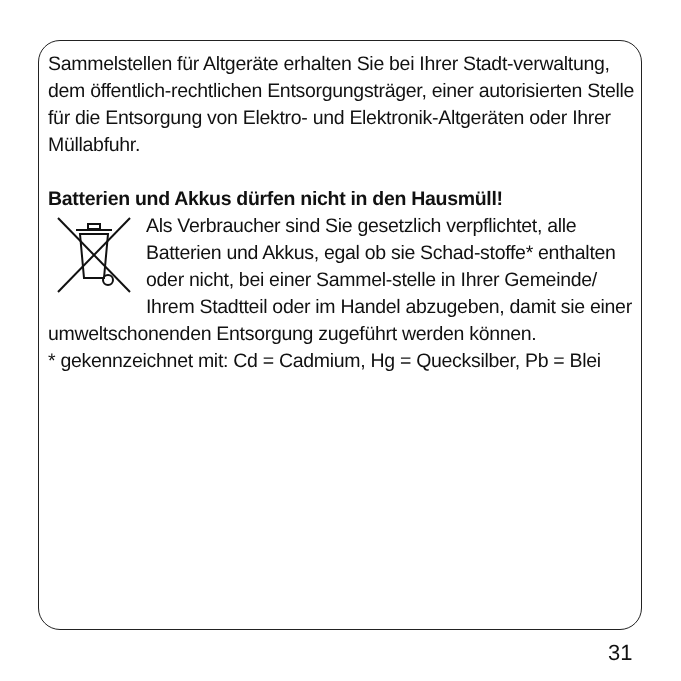Sammelstellen für Altgeräte erhalten Sie bei Ihrer Stadt-verwaltung, dem öffentlich-rechtlichen Entsorgungsträger, einer autorisierten Stelle für die Entsorgung von Elektro- und Elektronik-Altgeräten oder Ihrer Müllabfuhr.
Batterien und Akkus dürfen nicht in den Hausmüll!
Als Verbraucher sind Sie gesetzlich verpflichtet, alle Batterien und Akkus, egal ob sie Schad-stoffe* enthalten oder nicht, bei einer Sammel-stelle in Ihrer Gemeinde/ Ihrem Stadtteil oder im Handel abzugeben, damit sie einer umweltschonenden Entsorgung zugeführt werden können.
* gekennzeichnet mit: Cd = Cadmium, Hg = Quecksilber, Pb = Blei
31